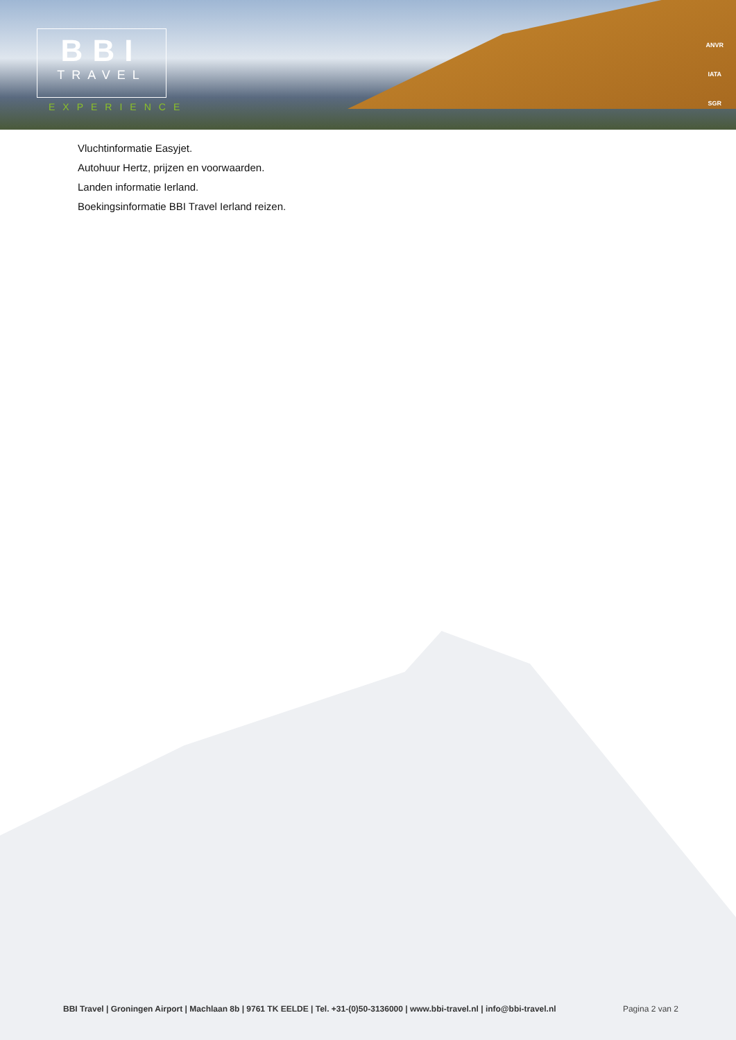BBI
TRAVEL
EXPERIENCE
ANVR
IATA
SGR
Vluchtinformatie Easyjet.
Autohuur Hertz, prijzen en voorwaarden.
Landen informatie Ierland.
Boekingsinformatie BBI Travel Ierland reizen.
BBI Travel | Groningen Airport | Machlaan 8b | 9761 TK EELDE | Tel. +31-(0)50-3136000 | www.bbi-travel.nl | info@bbi-travel.nl Pagina 2 van 2